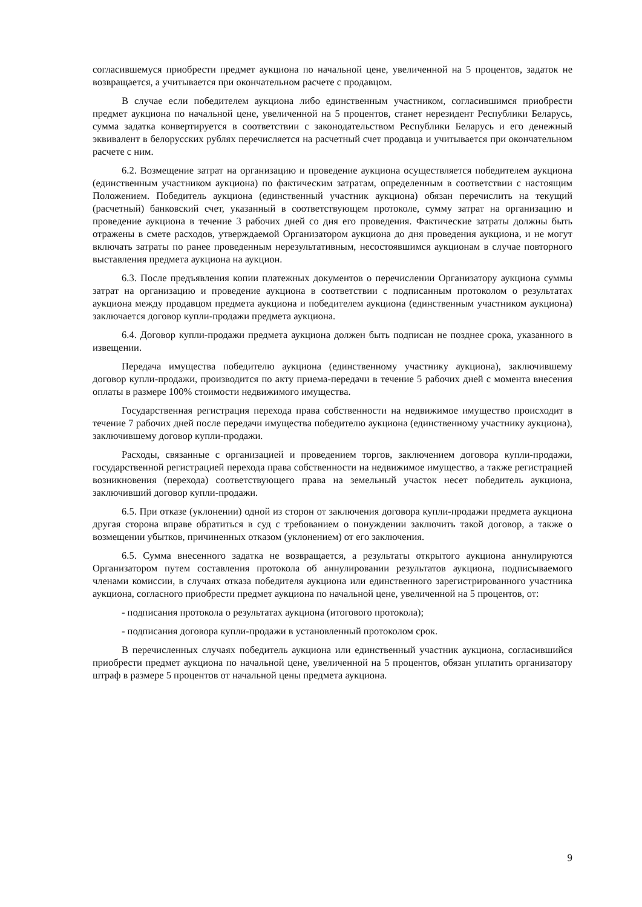согласившемуся приобрести предмет аукциона по начальной цене, увеличенной на 5 процентов, задаток не возвращается, а учитывается при окончательном расчете с продавцом.
В случае если победителем аукциона либо единственным участником, согласившимся приобрести предмет аукциона по начальной цене, увеличенной на 5 процентов, станет нерезидент Республики Беларусь, сумма задатка конвертируется в соответствии с законодательством Республики Беларусь и его денежный эквивалент в белорусских рублях перечисляется на расчетный счет продавца и учитывается при окончательном расчете с ним.
6.2. Возмещение затрат на организацию и проведение аукциона осуществляется победителем аукциона (единственным участником аукциона) по фактическим затратам, определенным в соответствии с настоящим Положением. Победитель аукциона (единственный участник аукциона) обязан перечислить на текущий (расчетный) банковский счет, указанный в соответствующем протоколе, сумму затрат на организацию и проведение аукциона в течение 3 рабочих дней со дня его проведения. Фактические затраты должны быть отражены в смете расходов, утверждаемой Организатором аукциона до дня проведения аукциона, и не могут включать затраты по ранее проведенным нерезультативным, несостоявшимся аукционам в случае повторного выставления предмета аукциона на аукцион.
6.3. После предъявления копии платежных документов о перечислении Организатору аукциона суммы затрат на организацию и проведение аукциона в соответствии с подписанным протоколом о результатах аукциона между продавцом предмета аукциона и победителем аукциона (единственным участником аукциона) заключается договор купли-продажи предмета аукциона.
6.4. Договор купли-продажи предмета аукциона должен быть подписан не позднее срока, указанного в извещении.
Передача имущества победителю аукциона (единственному участнику аукциона), заключившему договор купли-продажи, производится по акту приема-передачи в течение 5 рабочих дней с момента внесения оплаты в размере 100% стоимости недвижимого имущества.
Государственная регистрация перехода права собственности на недвижимое имущество происходит в течение 7 рабочих дней после передачи имущества победителю аукциона (единственному участнику аукциона), заключившему договор купли-продажи.
Расходы, связанные с организацией и проведением торгов, заключением договора купли-продажи, государственной регистрацией перехода права собственности на недвижимое имущество, а также регистрацией возникновения (перехода) соответствующего права на земельный участок несет победитель аукциона, заключивший договор купли-продажи.
6.5. При отказе (уклонении) одной из сторон от заключения договора купли-продажи предмета аукциона другая сторона вправе обратиться в суд с требованием о понуждении заключить такой договор, а также о возмещении убытков, причиненных отказом (уклонением) от его заключения.
6.5. Сумма внесенного задатка не возвращается, а результаты открытого аукциона аннулируются Организатором путем составления протокола об аннулировании результатов аукциона, подписываемого членами комиссии, в случаях отказа победителя аукциона или единственного зарегистрированного участника аукциона, согласного приобрести предмет аукциона по начальной цене, увеличенной на 5 процентов, от:
- подписания протокола о результатах аукциона (итогового протокола);
- подписания договора купли-продажи в установленный протоколом срок.
В перечисленных случаях победитель аукциона или единственный участник аукциона, согласившийся приобрести предмет аукциона по начальной цене, увеличенной на 5 процентов, обязан уплатить организатору штраф в размере 5 процентов от начальной цены предмета аукциона.
9